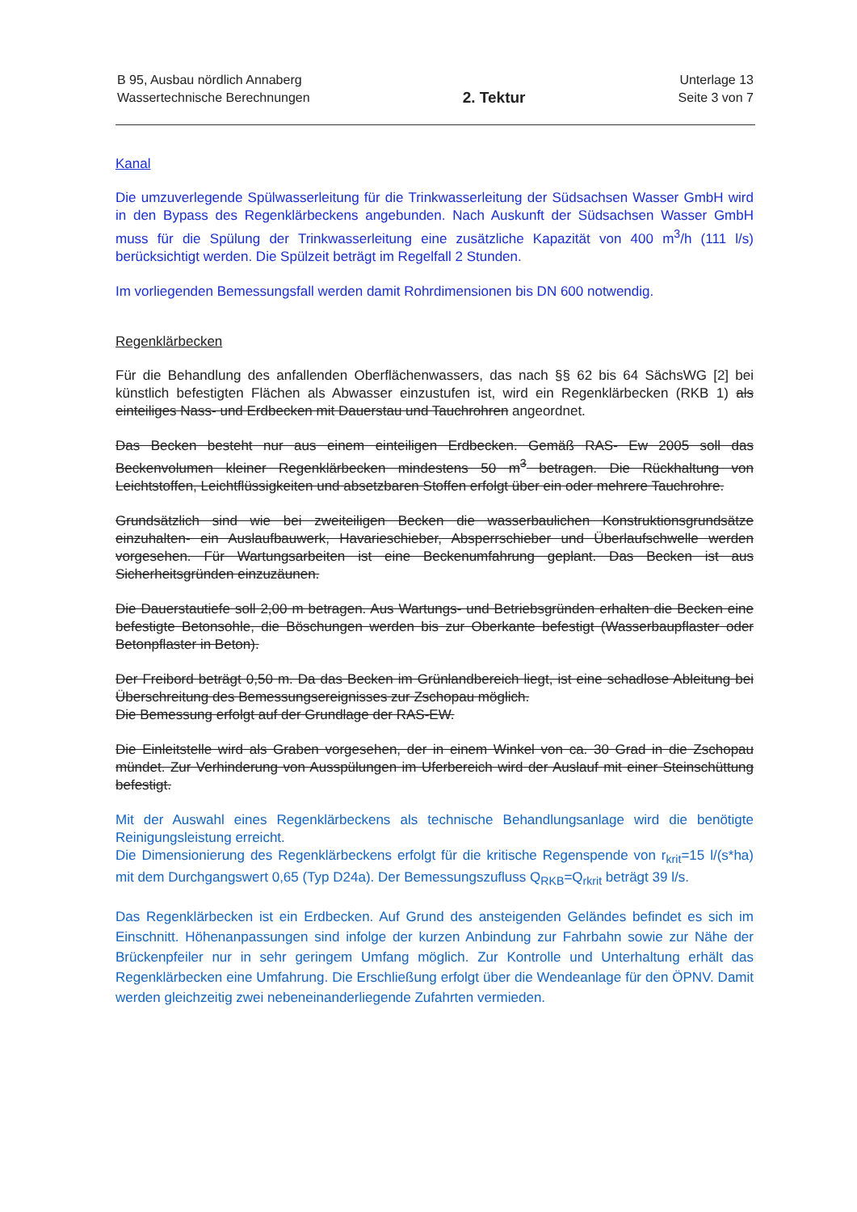B 95, Ausbau nördlich Annaberg
Wassertechnische Berechnungen
2. Tektur
Unterlage 13
Seite 3 von 7
Kanal
Die umzuverlegende Spülwasserleitung für die Trinkwasserleitung der Südsachsen Wasser GmbH wird in den Bypass des Regenklärbeckens angebunden. Nach Auskunft der Südsachsen Wasser GmbH muss für die Spülung der Trinkwasserleitung eine zusätzliche Kapazität von 400 m<sup>3</sup>/h (111 l/s) berücksichtigt werden. Die Spülzeit beträgt im Regelfall 2 Stunden.
Im vorliegenden Bemessungsfall werden damit Rohrdimensionen bis DN 600 notwendig.
Regenklärbecken
Für die Behandlung des anfallenden Oberflächenwassers, das nach §§ 62 bis 64 SächsWG [2] bei künstlich befestigten Flächen als Abwasser einzustufen ist, wird ein Regenklärbecken (RKB 1) als einteiliges Nass- und Erdbecken mit Dauerstau und Tauchrohren angeordnet.
Das Becken besteht nur aus einem einteiligen Erdbecken. Gemäß RAS- Ew 2005 soll das Beckenvolumen kleiner Regenklärbecken mindestens 50 m<sup>3</sup> betragen. Die Rückhaltung von Leichtstoffen, Leichtflüssigkeiten und absetzbaren Stoffen erfolgt über ein oder mehrere Tauchrohre.
Grundsätzlich sind wie bei zweiteiligen Becken die wasserbaulichen Konstruktionsgrundsätze einzuhalten- ein Auslaufbauwerk, Havarieschieber, Absperrschieber und Überlaufschwelle werden vorgesehen. Für Wartungsarbeiten ist eine Beckenumfahrung geplant. Das Becken ist aus Sicherheitsgründen einzuzäunen.
Die Dauerstautiefe soll 2,00 m betragen. Aus Wartungs- und Betriebsgründen erhalten die Becken eine befestigte Betonsohle, die Böschungen werden bis zur Oberkante befestigt (Wasserbaupflaster oder Betonpflaster in Beton).
Der Freibord beträgt 0,50 m. Da das Becken im Grünlandbereich liegt, ist eine schadlose Ableitung bei Überschreitung des Bemessungsereignisses zur Zschopau möglich.
Die Bemessung erfolgt auf der Grundlage der RAS-EW.
Die Einleitstelle wird als Graben vorgesehen, der in einem Winkel von ca. 30 Grad in die Zschopau mündet. Zur Verhinderung von Ausspülungen im Uferbereich wird der Auslauf mit einer Steinschüttung befestigt.
Mit der Auswahl eines Regenklärbeckens als technische Behandlungsanlage wird die benötigte Reinigungsleistung erreicht.
Die Dimensionierung des Regenklärbeckens erfolgt für die kritische Regenspende von r<sub>krit</sub>=15 l/(s*ha) mit dem Durchgangswert 0,65 (Typ D24a). Der Bemessungszufluss Q<sub>RKB</sub>=Q<sub>rkrit</sub> beträgt 39 l/s.
Das Regenklärbecken ist ein Erdbecken. Auf Grund des ansteigenden Geländes befindet es sich im Einschnitt. Höhenanpassungen sind infolge der kurzen Anbindung zur Fahrbahn sowie zur Nähe der Brückenpfeiler nur in sehr geringem Umfang möglich. Zur Kontrolle und Unterhaltung erhält das Regenklärbecken eine Umfahrung. Die Erschließung erfolgt über die Wendeanlage für den ÖPNV. Damit werden gleichzeitig zwei nebeneinanderliegende Zufahrten vermieden.